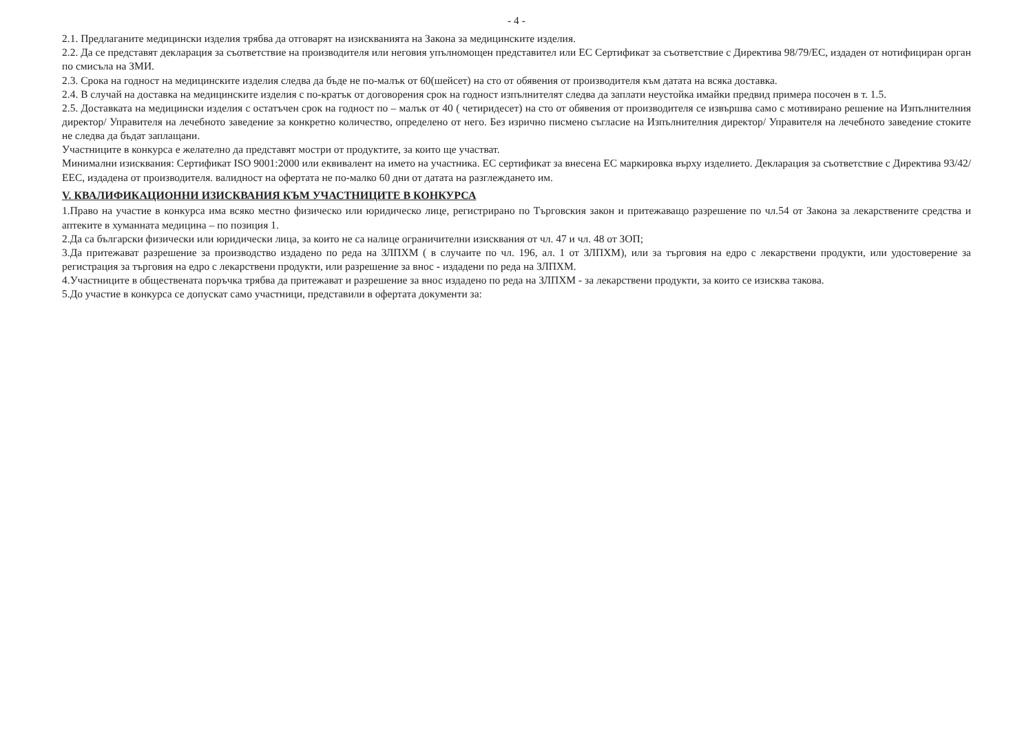- 4 -
2.1. Предлаганите медицински изделия трябва да отговарят на изискванията на Закона за медицинските изделия.
2.2. Да се представят декларация за съответствие на производителя или неговия упълномощен представител или ЕС Сертификат за съответствие с Директива 98/79/ЕС, издаден от нотифициран орган по смисъла на ЗМИ.
2.3. Срока на годност на медицинските изделия следва да бъде не по-малък от 60(шейсет) на сто от обявения от производителя към датата на всяка доставка.
2.4. В случай на доставка на медицинските изделия с по-кратък от договорения срок на годност изпълнителят следва да заплати неустойка имайки предвид примера посочен в т. 1.5.
2.5. Доставката на медицински изделия с остатъчен срок на годност по – малък от 40 ( четиридесет) на сто от обявения от производителя се извършва само с мотивирано решение на Изпълнителния директор/ Управителя на лечебното заведение за конкретно количество, определено от него. Без изрично писмено съгласие на Изпълнителния директор/ Управителя на лечебното заведение стоките не следва да бъдат заплащани.
Участниците в конкурса е желателно да представят мостри от продуктите, за които ще участват.
Минимални изисквания: Сертификат ISO 9001:2000 или еквивалент на името на участника. ЕС сертификат за внесена ЕС маркировка върху изделието. Декларация за съответствие с Директива 93/42/ЕЕС, издадена от производителя. валидност на офертата не по-малко 60 дни от датата на разглеждането им.
V. КВАЛИФИКАЦИОННИ ИЗИСКВАНИЯ КЪМ УЧАСТНИЦИТЕ В КОНКУРСА
1.Право на участие в конкурса има всяко местно физическо или юридическо лице, регистрирано по Търговския закон и притежаващо разрешение по чл.54 от Закона за лекарствените средства и аптеките в хуманната медицина – по позиция 1.
2.Да са български физически или юридически лица, за които не са налице ограничителни изисквания от чл. 47 и чл. 48 от ЗОП;
3.Да притежават разрешение за производство издадено по реда на ЗЛПХМ ( в случаите по чл. 196, ал. 1 от ЗЛПХМ), или за търговия на едро с лекарствени продукти, или удостоверение за регистрация за търговия на едро с лекарствени продукти, или разрешение за внос - издадени по реда на ЗЛПХМ.
4.Участниците в обществената поръчка трябва да притежават и разрешение за внос издадено по реда на ЗЛПХМ - за лекарствени продукти, за които се изисква такова.
5.До участие в конкурса се допускат само участници, представили в офертата документи за: